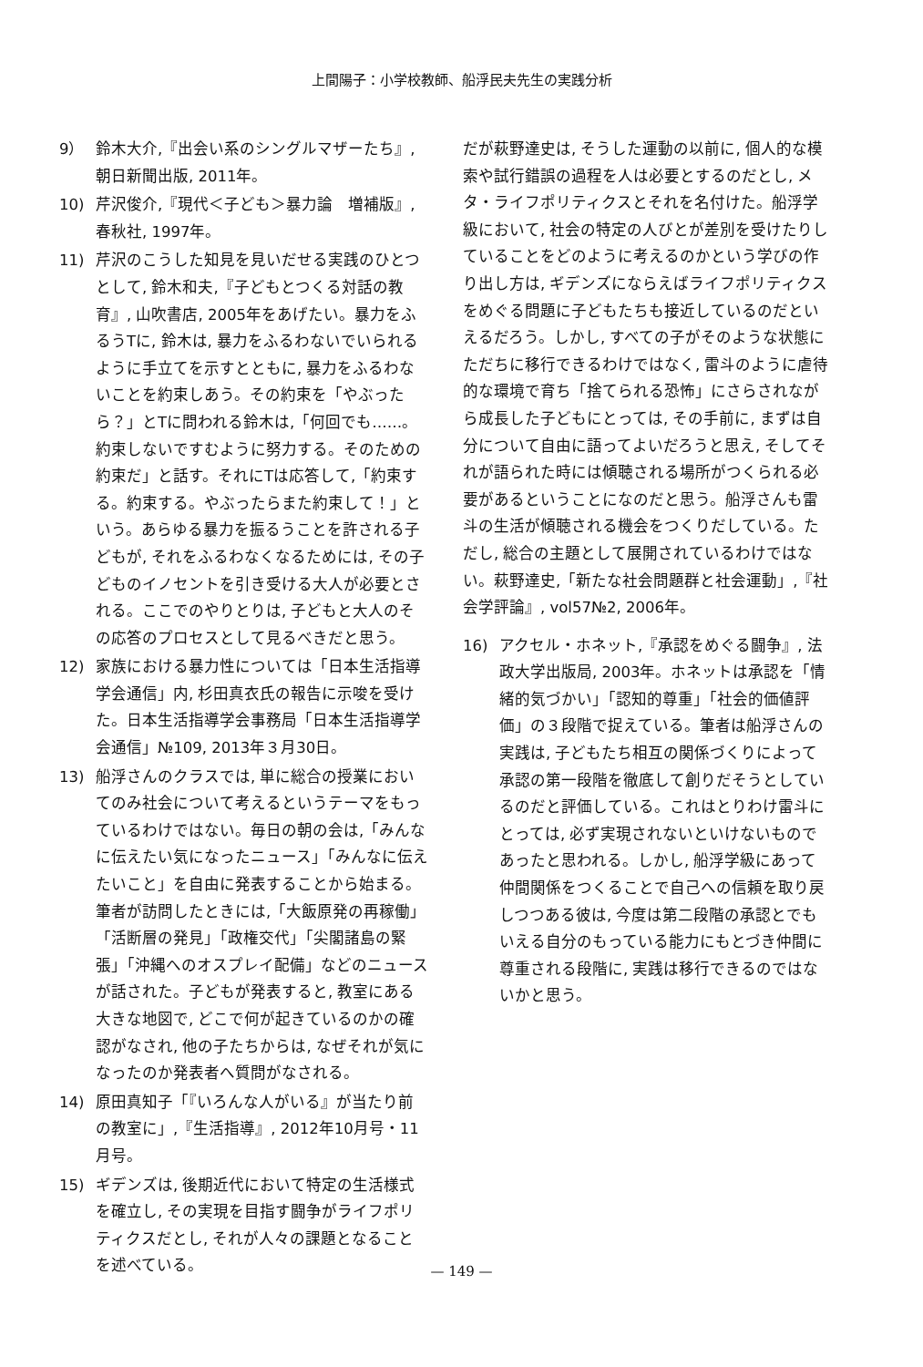上間陽子：小学校教師、船浮民夫先生の実践分析
9） 鈴木大介,『出会い系のシングルマザーたち』, 朝日新聞出版, 2011年。
10) 芹沢俊介,『現代＜子ども＞暴力論　増補版』, 春秋社, 1997年。
11) 芹沢のこうした知見を見いだせる実践のひとつとして, 鈴木和夫,『子どもとつくる対話の教育』, 山吹書店, 2005年をあげたい。暴力をふるうTに, 鈴木は, 暴力をふるわないでいられるように手立てを示すとともに, 暴力をふるわないことを約束しあう。その約束を「やぶったら？」とTに問われる鈴木は,「何回でも……。約束しないですむように努力する。そのための約束だ」と話す。それにTは応答して,「約束する。約束する。やぶったらまた約束して！」という。あらゆる暴力を振るうことを許される子どもが, それをふるわなくなるためには, その子どものイノセントを引き受ける大人が必要とされる。ここでのやりとりは, 子どもと大人のその応答のプロセスとして見るべきだと思う。
12) 家族における暴力性については「日本生活指導学会通信」内, 杉田真衣氏の報告に示唆を受けた。日本生活指導学会事務局「日本生活指導学会通信」№109, 2013年３月30日。
13) 船浮さんのクラスでは, 単に総合の授業においてのみ社会について考えるというテーマをもっているわけではない。毎日の朝の会は,「みんなに伝えたい気になったニュース」「みんなに伝えたいこと」を自由に発表することから始まる。筆者が訪問したときには,「大飯原発の再稼働」「活断層の発見」「政権交代」「尖閣諸島の緊張」「沖縄へのオスプレイ配備」などのニュースが話された。子どもが発表すると, 教室にある大きな地図で, どこで何が起きているのかの確認がなされ, 他の子たちからは, なぜそれが気になったのか発表者へ質問がなされる。
14) 原田真知子「『いろんな人がいる』が当たり前の教室に」,『生活指導』, 2012年10月号・11月号。
15) ギデンズは, 後期近代において特定の生活様式を確立し, その実現を目指す闘争がライフポリティクスだとし, それが人々の課題となることを述べている。
だが萩野達史は, そうした運動の以前に, 個人的な模索や試行錯誤の過程を人は必要とするのだとし, メタ・ライフポリティクスとそれを名付けた。船浮学級において, 社会の特定の人びとが差別を受けたりしていることをどのように考えるのかという学びの作り出し方は, ギデンズにならえばライフポリティクスをめぐる問題に子どもたちも接近しているのだといえるだろう。しかし, すべての子がそのような状態にただちに移行できるわけではなく, 雷斗のように虐待的な環境で育ち「捨てられる恐怖」にさらされながら成長した子どもにとっては, その手前に, まずは自分について自由に語ってよいだろうと思え, そしてそれが語られた時には傾聴される場所がつくられる必要があるということになのだと思う。船浮さんも雷斗の生活が傾聴される機会をつくりだしている。ただし, 総合の主題として展開されているわけではない。萩野達史,「新たな社会問題群と社会運動」,『社会学評論』, vol57№2, 2006年。
16) アクセル・ホネット,『承認をめぐる闘争』, 法政大学出版局, 2003年。ホネットは承認を「情緒的気づかい」「認知的尊重」「社会的価値評価」の３段階で捉えている。筆者は船浮さんの実践は, 子どもたち相互の関係づくりによって承認の第一段階を徹底して創りだそうとしているのだと評価している。これはとりわけ雷斗にとっては, 必ず実現されないといけないものであったと思われる。しかし, 船浮学級にあって仲間関係をつくることで自己への信頼を取り戻しつつある彼は, 今度は第二段階の承認とでもいえる自分のもっている能力にもとづき仲間に尊重される段階に, 実践は移行できるのではないかと思う。
— 149 —